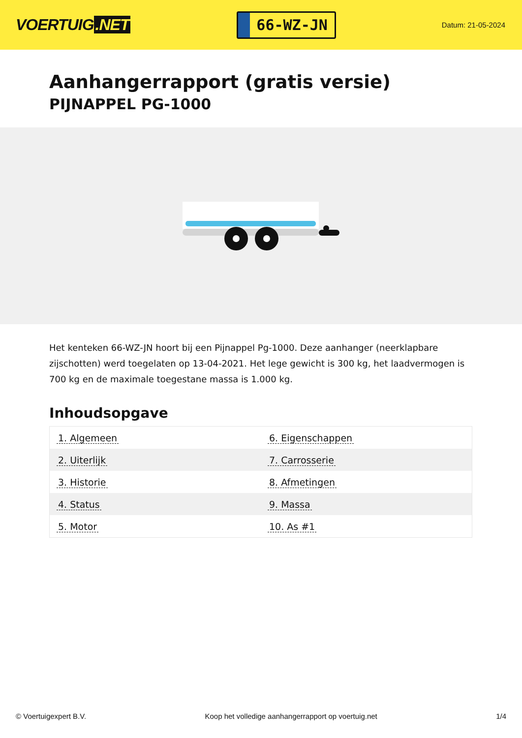VOERTUIG.NET
66-WZ-JN
Datum: 21-05-2024
Aanhangerrapport (gratis versie)
PIJNAPPEL PG-1000
Het kenteken 66-WZ-JN hoort bij een Pijnappel Pg-1000. Deze aanhanger (neerklapbare zijschotten) werd toegelaten op 13-04-2021. Het lege gewicht is 300 kg, het laadvermogen is 700 kg en de maximale toegestane massa is 1.000 kg.
Inhoudsopgave
| 1. Algemeen | 6. Eigenschappen |
| 2. Uiterlijk | 7. Carrosserie |
| 3. Historie | 8. Afmetingen |
| 4. Status | 9. Massa |
| 5. Motor | 10. As #1 |
© Voertuigexpert B.V. Koop het volledige aanhangerrapport op voertuig.net
1/4